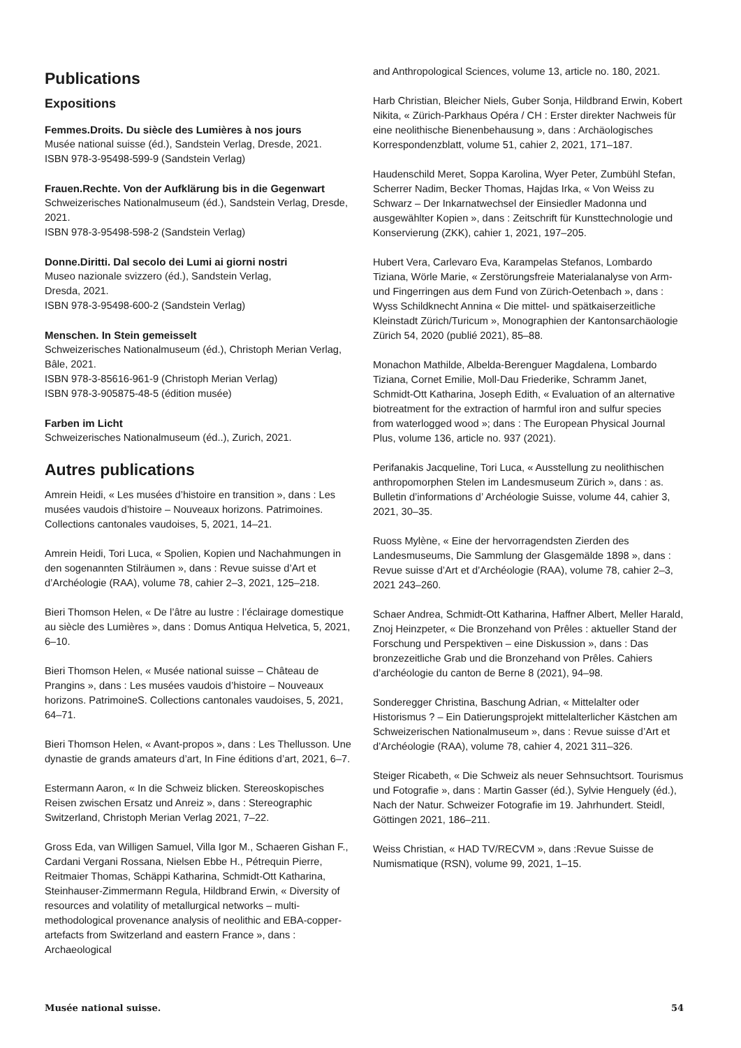Publications
Expositions
Femmes.Droits. Du siècle des Lumières à nos jours
Musée national suisse (éd.), Sandstein Verlag, Dresde, 2021.
ISBN 978-3-95498-599-9 (Sandstein Verlag)
Frauen.Rechte. Von der Aufklärung bis in die Gegenwart
Schweizerisches Nationalmuseum (éd.), Sandstein Verlag, Dresde, 2021.
ISBN 978-3-95498-598-2 (Sandstein Verlag)
Donne.Diritti. Dal secolo dei Lumi ai giorni nostri
Museo nazionale svizzero (éd.), Sandstein Verlag,
Dresda, 2021.
ISBN 978-3-95498-600-2 (Sandstein Verlag)
Menschen. In Stein gemeisselt
Schweizerisches Nationalmuseum (éd.), Christoph Merian Verlag, Bâle, 2021.
ISBN 978-3-85616-961-9 (Christoph Merian Verlag)
ISBN 978-3-905875-48-5 (édition musée)
Farben im Licht
Schweizerisches Nationalmuseum (éd..), Zurich, 2021.
Autres publications
Amrein Heidi, « Les musées d’histoire en transition », dans : Les musées vaudois d’histoire – Nouveaux horizons. Patrimoines. Collections cantonales vaudoises, 5, 2021, 14–21.
Amrein Heidi, Tori Luca, « Spolien, Kopien und Nachahmungen in den sogenannten Stilräumen », dans : Revue suisse d’Art et d’Archéologie (RAA), volume 78, cahier 2–3, 2021, 125–218.
Bieri Thomson Helen, « De l’âtre au lustre : l’éclairage domestique au siècle des Lumières », dans : Domus Antiqua Helvetica, 5, 2021, 6–10.
Bieri Thomson Helen, « Musée national suisse – Château de Prangins », dans : Les musées vaudois d’histoire – Nouveaux horizons. PatrimoineS. Collections cantonales vaudoises, 5, 2021, 64–71.
Bieri Thomson Helen, « Avant-propos », dans : Les Thellusson. Une dynastie de grands amateurs d’art, In Fine éditions d’art, 2021, 6–7.
Estermann Aaron, « In die Schweiz blicken. Stereoskopisches Reisen zwischen Ersatz und Anreiz », dans : Stereographic Switzerland, Christoph Merian Verlag 2021, 7–22.
Gross Eda, van Willigen Samuel, Villa Igor M., Schaeren Gishan F., Cardani Vergani Rossana, Nielsen Ebbe H., Pétrequin Pierre, Reitmaier Thomas, Schäppi Katharina, Schmidt-Ott Katharina, Steinhauser-Zimmermann Regula, Hildbrand Erwin, « Diversity of resources and volatility of metallurgical networks – multi-methodological provenance analysis of neolithic and EBA-copper-artefacts from Switzerland and eastern France », dans : Archaeological
and Anthropological Sciences, volume 13, article no. 180, 2021.
Harb Christian, Bleicher Niels, Guber Sonja, Hildbrand Erwin, Kobert Nikita, « Zürich-Parkhaus Opéra / CH : Erster direkter Nachweis für eine neolithische Bienenbehausung », dans : Archäologisches Korrespondenzblatt, volume 51, cahier 2, 2021, 171–187.
Haudenschild Meret, Soppa Karolina, Wyer Peter, Zumbühl Stefan, Scherrer Nadim, Becker Thomas, Hajdas Irka, « Von Weiss zu Schwarz – Der Inkarnatwechsel der Einsiedler Madonna und ausgewählter Kopien », dans : Zeitschrift für Kunsttechnologie und Konservierung (ZKK), cahier 1, 2021, 197–205.
Hubert Vera, Carlevaro Eva, Karampelas Stefanos, Lombardo Tiziana, Wörle Marie, « Zerstörungsfreie Materialanalyse von Arm- und Fingerringen aus dem Fund von Zürich-Oetenbach », dans : Wyss Schildknecht Annina « Die mittel- und spät­kaiserzeitliche Kleinstadt Zürich/Turicum », Monographien der Kantonsarchäologie Zürich 54, 2020 (publié 2021), 85–88.
Monachon Mathilde, Albelda-Berenguer Magdalena, Lombardo Tiziana, Cornet Emilie, Moll-Dau Friederike, Schramm Janet, Schmidt-Ott Katharina, Joseph Edith, « Evaluation of an alternative biotreatment for the extraction of harmful iron and sulfur species from waterlogged wood »; dans : The European Physical Journal Plus, volume 136, article no. 937 (2021).
Perifanakis Jacqueline, Tori Luca, « Ausstellung zu neolithischen anthropomorphen Stelen im Landesmuseum Zürich », dans : as. Bulletin d’informations d’ Archéologie Suisse, volume 44, cahier 3, 2021, 30–35.
Ruoss Mylène, « Eine der hervorragendsten Zierden des Landesmuseums, Die Sammlung der Glasgemälde 1898 », dans : Revue suisse d’Art et d’Archéologie (RAA), volume 78, cahier 2–3, 2021 243–260.
Schaer Andrea, Schmidt-Ott Katharina, Haffner Albert, Meller Harald, Znoj Heinzpeter, « Die Bronzehand von Prêles : aktueller Stand der Forschung und Perspektiven – eine Diskussion », dans : Das bronzezeitliche Grab und die Bronzehand von Prêles. Cahiers d’archéologie du canton de Berne 8 (2021), 94–98.
Sonderegger Christina, Baschung Adrian, « Mittelalter oder Historismus ? – Ein Datierungsprojekt mittelalterlicher Kästchen am Schweizerischen Nationalmuseum », dans : Revue suisse d’Art et d’Archéologie (RAA), volume 78, cahier 4, 2021 311–326.
Steiger Ricabeth, « Die Schweiz als neuer Sehnsuchtsort. Tourismus und Fotografie », dans : Martin Gasser (éd.), Sylvie Henguely (éd.), Nach der Natur. Schweizer Fotografie im 19. Jahrhundert. Steidl, Göttingen 2021, 186–211.
Weiss Christian, « HAD TV/RECVM », dans :Revue Suisse de Numismatique (RSN), volume 99, 2021, 1–15.
Musée national suisse. 54